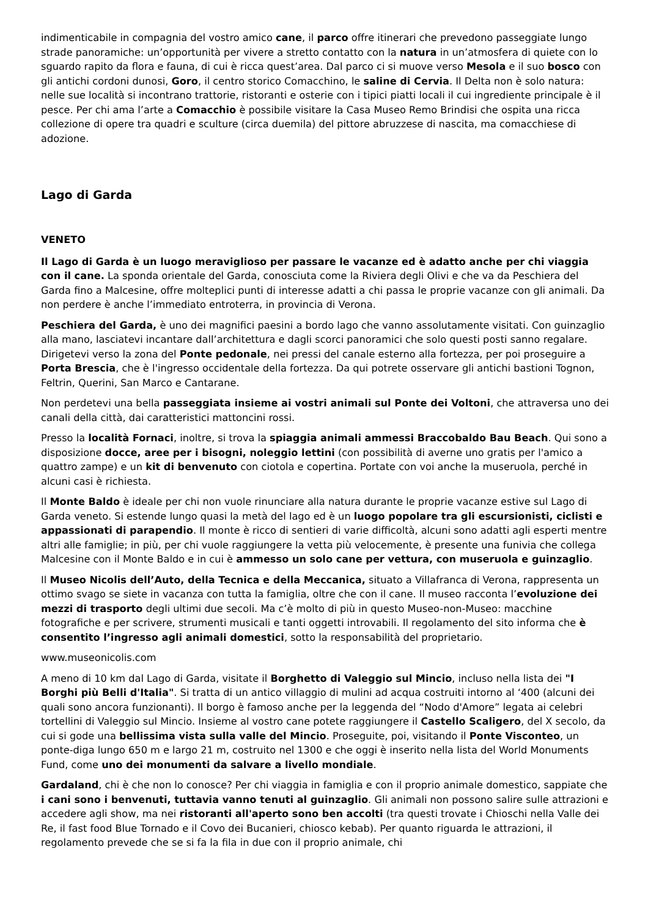indimenticabile in compagnia del vostro amico cane, il parco offre itinerari che prevedono passeggiate lungo strade panoramiche: un’opportunità per vivere a stretto contatto con la natura in un’atmosfera di quiete con lo sguardo rapito da flora e fauna, di cui è ricca quest’area. Dal parco ci si muove verso Mesola e il suo bosco con gli antichi cordoni dunosi, Goro, il centro storico Comacchino, le saline di Cervia. Il Delta non è solo natura: nelle sue località si incontrano trattorie, ristoranti e osterie con i tipici piatti locali il cui ingrediente principale è il pesce. Per chi ama l’arte a Comacchio è possibile visitare la Casa Museo Remo Brindisi che ospita una ricca collezione di opere tra quadri e sculture (circa duemila) del pittore abruzzese di nascita, ma comacchiese di adozione.
Lago di Garda
VENETO
Il Lago di Garda è un luogo meraviglioso per passare le vacanze ed è adatto anche per chi viaggia con il cane. La sponda orientale del Garda, conosciuta come la Riviera degli Olivi e che va da Peschiera del Garda fino a Malcesine, offre molteplici punti di interesse adatti a chi passa le proprie vacanze con gli animali. Da non perdere è anche l’immediato entroterra, in provincia di Verona.
Peschiera del Garda, è uno dei magnifici paesini a bordo lago che vanno assolutamente visitati. Con guinzaglio alla mano, lasciatevi incantare dall’architettura e dagli scorci panoramici che solo questi posti sanno regalare. Dirigetevi verso la zona del Ponte pedonale, nei pressi del canale esterno alla fortezza, per poi proseguire a Porta Brescia, che è l'ingresso occidentale della fortezza. Da qui potrete osservare gli antichi bastioni Tognon, Feltrin, Querini, San Marco e Cantarane.
Non perdetevi una bella passeggiata insieme ai vostri animali sul Ponte dei Voltoni, che attraversa uno dei canali della città, dai caratteristici mattoncini rossi.
Presso la località Fornaci, inoltre, si trova la spiaggia animali ammessi Braccobaldo Bau Beach. Qui sono a disposizione docce, aree per i bisogni, noleggio lettini (con possibilità di averne uno gratis per l'amico a quattro zampe) e un kit di benvenuto con ciotola e copertina. Portate con voi anche la museruola, perché in alcuni casi è richiesta.
Il Monte Baldo è ideale per chi non vuole rinunciare alla natura durante le proprie vacanze estive sul Lago di Garda veneto. Si estende lungo quasi la metà del lago ed è un luogo popolare tra gli escursionisti, ciclisti e appassionati di parapendio. Il monte è ricco di sentieri di varie difficoltà, alcuni sono adatti agli esperti mentre altri alle famiglie; in più, per chi vuole raggiungere la vetta più velocemente, è presente una funivia che collega Malcesine con il Monte Baldo e in cui è ammesso un solo cane per vettura, con museruola e guinzaglio.
Il Museo Nicolis dell’Auto, della Tecnica e della Meccanica, situato a Villafranca di Verona, rappresenta un ottimo svago se siete in vacanza con tutta la famiglia, oltre che con il cane. Il museo racconta l’evoluzione dei mezzi di trasporto degli ultimi due secoli. Ma c’è molto di più in questo Museo-non-Museo: macchine fotografiche e per scrivere, strumenti musicali e tanti oggetti introvabili. Il regolamento del sito informa che è consentito l’ingresso agli animali domestici, sotto la responsabilità del proprietario.
www.museonicolis.com
A meno di 10 km dal Lago di Garda, visitate il Borghetto di Valeggio sul Mincio, incluso nella lista dei "I Borghi più Belli d'Italia". Si tratta di un antico villaggio di mulini ad acqua costruiti intorno al ‘400 (alcuni dei quali sono ancora funzionanti). Il borgo è famoso anche per la leggenda del “Nodo d'Amore” legata ai celebri tortellini di Valeggio sul Mincio. Insieme al vostro cane potete raggiungere il Castello Scaligero, del X secolo, da cui si gode una bellissima vista sulla valle del Mincio. Proseguite, poi, visitando il Ponte Visconteo, un ponte-diga lungo 650 m e largo 21 m, costruito nel 1300 e che oggi è inserito nella lista del World Monuments Fund, come uno dei monumenti da salvare a livello mondiale.
Gardaland, chi è che non lo conosce? Per chi viaggia in famiglia e con il proprio animale domestico, sappiate che i cani sono i benvenuti, tuttavia vanno tenuti al guinzaglio. Gli animali non possono salire sulle attrazioni e accedere agli show, ma nei ristoranti all'aperto sono ben accolti (tra questi trovate i Chioschi nella Valle dei Re, il fast food Blue Tornado e il Covo dei Bucanieri, chiosco kebab). Per quanto riguarda le attrazioni, il regolamento prevede che se si fa la fila in due con il proprio animale, chi